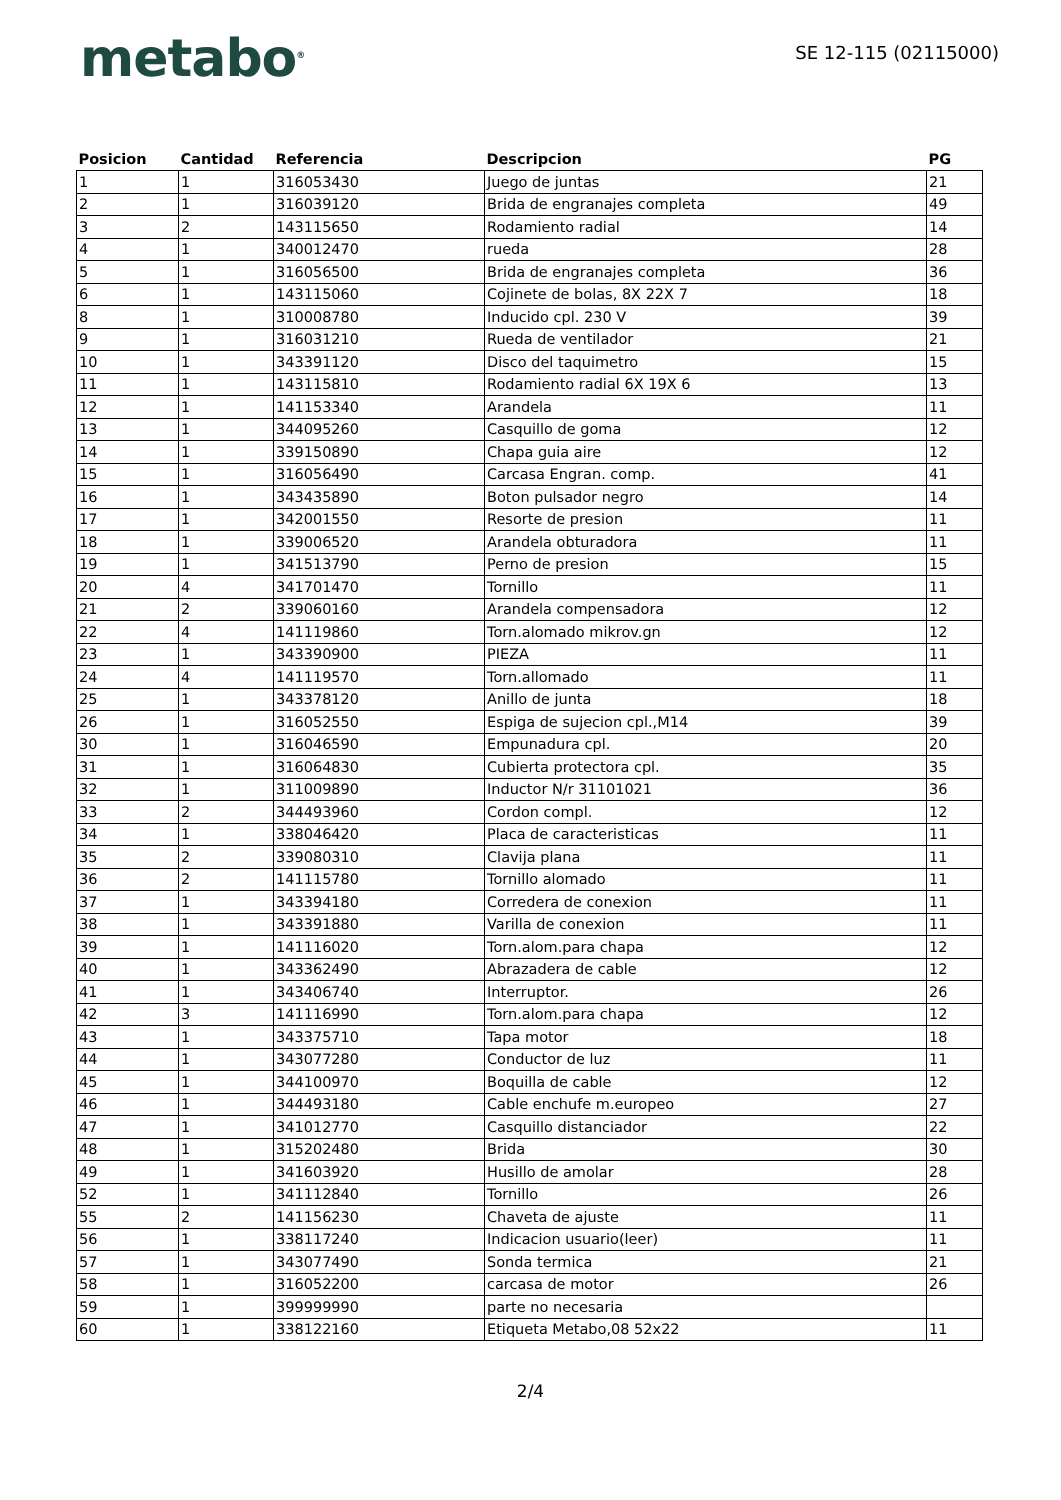metabo<sup>®</sup>
SE 12-115 (02115000)
| Posicion | Cantidad | Referencia | Descripcion | PG |
| --- | --- | --- | --- | --- |
| 1 | 1 | 316053430 | Juego de juntas | 21 |
| 2 | 1 | 316039120 | Brida de engranajes completa | 49 |
| 3 | 2 | 143115650 | Rodamiento radial | 14 |
| 4 | 1 | 340012470 | rueda | 28 |
| 5 | 1 | 316056500 | Brida de engranajes completa | 36 |
| 6 | 1 | 143115060 | Cojinete de bolas, 8X 22X 7 | 18 |
| 8 | 1 | 310008780 | Inducido cpl. 230 V | 39 |
| 9 | 1 | 316031210 | Rueda de ventilador | 21 |
| 10 | 1 | 343391120 | Disco del taquimetro | 15 |
| 11 | 1 | 143115810 | Rodamiento radial 6X 19X 6 | 13 |
| 12 | 1 | 141153340 | Arandela | 11 |
| 13 | 1 | 344095260 | Casquillo de goma | 12 |
| 14 | 1 | 339150890 | Chapa guia aire | 12 |
| 15 | 1 | 316056490 | Carcasa Engran. comp. | 41 |
| 16 | 1 | 343435890 | Boton pulsador negro | 14 |
| 17 | 1 | 342001550 | Resorte de presion | 11 |
| 18 | 1 | 339006520 | Arandela obturadora | 11 |
| 19 | 1 | 341513790 | Perno de presion | 15 |
| 20 | 4 | 341701470 | Tornillo | 11 |
| 21 | 2 | 339060160 | Arandela compensadora | 12 |
| 22 | 4 | 141119860 | Torn.alomado mikrov.gn | 12 |
| 23 | 1 | 343390900 | PIEZA | 11 |
| 24 | 4 | 141119570 | Torn.allomado | 11 |
| 25 | 1 | 343378120 | Anillo de junta | 18 |
| 26 | 1 | 316052550 | Espiga de sujecion cpl.,M14 | 39 |
| 30 | 1 | 316046590 | Empunadura cpl. | 20 |
| 31 | 1 | 316064830 | Cubierta protectora cpl. | 35 |
| 32 | 1 | 311009890 | Inductor N/r 31101021 | 36 |
| 33 | 2 | 344493960 | Cordon compl. | 12 |
| 34 | 1 | 338046420 | Placa de caracteristicas | 11 |
| 35 | 2 | 339080310 | Clavija plana | 11 |
| 36 | 2 | 141115780 | Tornillo alomado | 11 |
| 37 | 1 | 343394180 | Corredera de conexion | 11 |
| 38 | 1 | 343391880 | Varilla de conexion | 11 |
| 39 | 1 | 141116020 | Torn.alom.para chapa | 12 |
| 40 | 1 | 343362490 | Abrazadera de cable | 12 |
| 41 | 1 | 343406740 | Interruptor. | 26 |
| 42 | 3 | 141116990 | Torn.alom.para chapa | 12 |
| 43 | 1 | 343375710 | Tapa motor | 18 |
| 44 | 1 | 343077280 | Conductor de luz | 11 |
| 45 | 1 | 344100970 | Boquilla de cable | 12 |
| 46 | 1 | 344493180 | Cable enchufe m.europeo | 27 |
| 47 | 1 | 341012770 | Casquillo distanciador | 22 |
| 48 | 1 | 315202480 | Brida | 30 |
| 49 | 1 | 341603920 | Husillo de amolar | 28 |
| 52 | 1 | 341112840 | Tornillo | 26 |
| 55 | 2 | 141156230 | Chaveta de ajuste | 11 |
| 56 | 1 | 338117240 | Indicacion usuario(leer) | 11 |
| 57 | 1 | 343077490 | Sonda termica | 21 |
| 58 | 1 | 316052200 | carcasa de motor | 26 |
| 59 | 1 | 399999990 | parte no necesaria | |
| 60 | 1 | 338122160 | Etiqueta Metabo,08 52x22 | 11 |
2/4